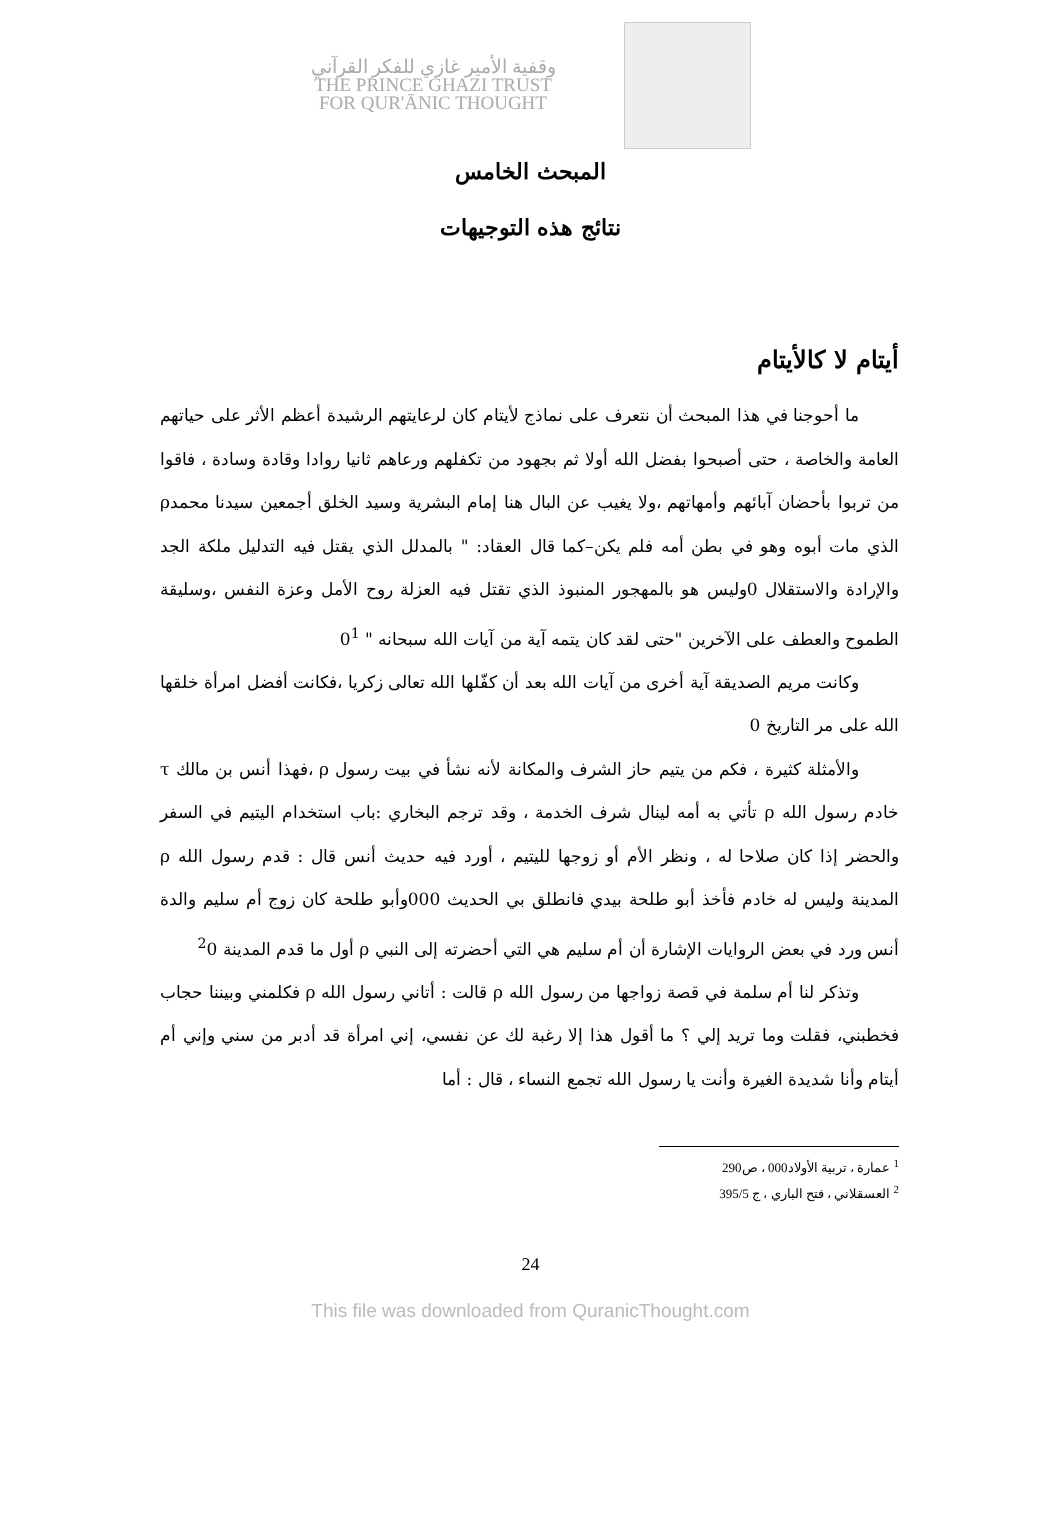وقفية الأمير غازي للفكر القرآني
THE PRINCE GHAZI TRUST
FOR QUR'ĀNIC THOUGHT
المبحث الخامس
نتائج هذه التوجيهات
أيتام لا كالأيتام
ما أحوجنا في هذا المبحث أن نتعرف على نماذج لأيتام كان لرعايتهم الرشيدة أعظم الأثر على حياتهم العامة والخاصة ، حتى أصبحوا بفضل الله أولا ثم بجهود من تكفلهم ورعاهم ثانيا روادا وقادة وسادة ، فاقوا من تربوا بأحضان آبائهم وأمهاتهم ،ولا يغيب عن البال هنا إمام البشرية وسيد الخلق أجمعين سيدنا محمدρ الذي مات أبوه وهو في بطن أمه فلم يكن–كما قال العقاد: " بالمدلل الذي يقتل فيه التدليل ملكة الجد والإرادة والاستقلال 0وليس هو بالمهجور المنبوذ الذي تقتل فيه العزلة روح الأمل وعزة النفس ،وسليقة الطموح والعطف على الآخرين "حتى لقد كان يتمه آية من آيات الله سبحانه " 0<sup>1</sup>
وكانت مريم الصديقة آية أخرى من آيات الله بعد أن كفّلها الله تعالى زكريا ،فكانت أفضل امرأة خلقها الله على مر التاريخ 0
والأمثلة كثيرة ، فكم من يتيم حاز الشرف والمكانة لأنه نشأ في بيت رسول ρ ،فهذا أنس بن مالك τ خادم رسول الله ρ تأتي به أمه لينال شرف الخدمة ، وقد ترجم البخاري :باب استخدام اليتيم في السفر والحضر إذا كان صلاحا له ، ونظر الأم أو زوجها لليتيم ، أورد فيه حديث أنس قال : قدم رسول الله ρ المدينة وليس له خادم فأخذ أبو طلحة بيدي فانطلق بي الحديث 000وأبو طلحة كان زوج أم سليم والدة أنس ورد في بعض الروايات الإشارة أن أم سليم هي التي أحضرته إلى النبي ρ أول ما قدم المدينة <sup>2</sup>0
وتذكر لنا أم سلمة في قصة زواجها من رسول الله ρ قالت : أتاني رسول الله ρ فكلمني وبيننا حجاب فخطبني، فقلت وما تريد إلي ؟ ما أقول هذا إلا رغبة لك عن نفسي، إني امرأة قد أدبر من سني وإني أم أيتام وأنا شديدة الغيرة وأنت يا رسول الله تجمع النساء ، قال : أما
<sup>1</sup> عمارة ، تربية الأولاد000 ، ص290
<sup>2</sup> العسقلاني ، فتح الباري ، ج 395/5
24
This file was downloaded from QuranicThought.com